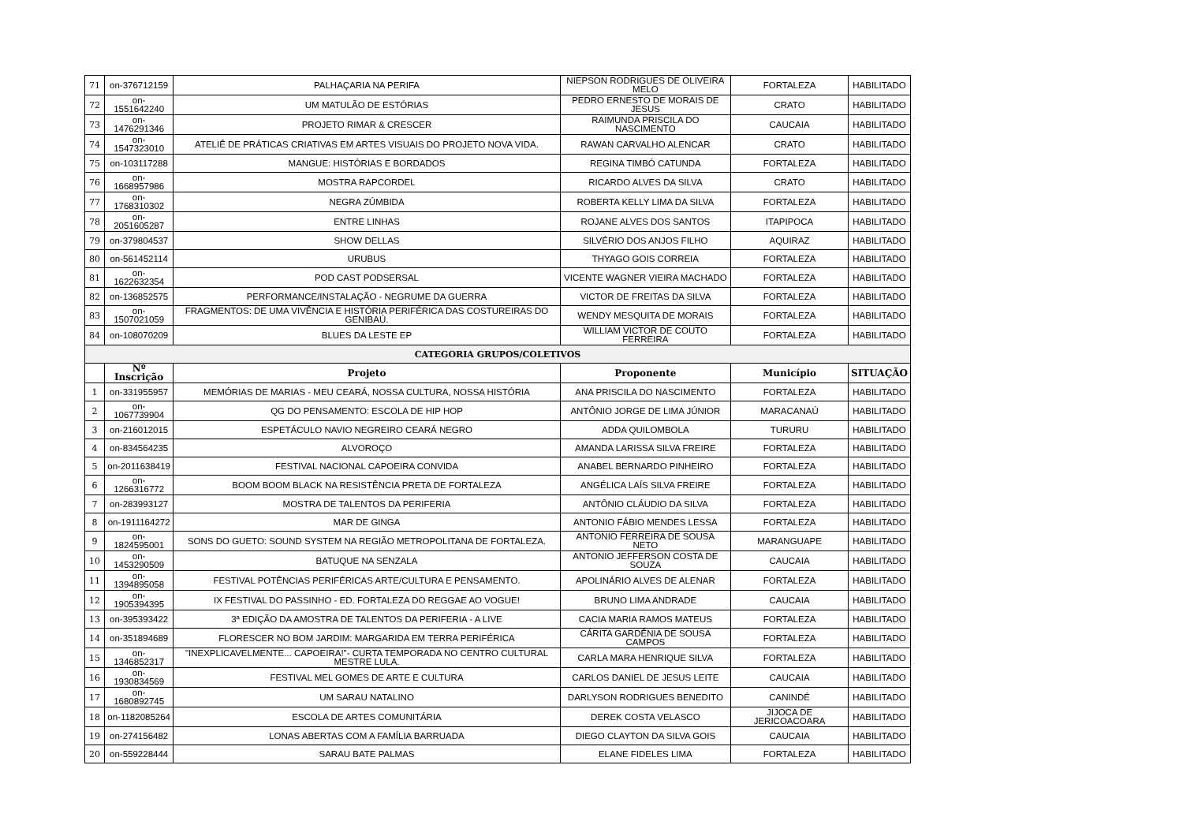| 71 | on-376712159 | PALHAÇARIA NA PERIFA | NIEPSON RODRIGUES DE OLIVEIRA MELO | FORTALEZA | HABILITADO |
| 72 | on-1551642240 | UM MATULÃO DE ESTÓRIAS | PEDRO ERNESTO DE MORAIS DE JESUS | CRATO | HABILITADO |
| 73 | on-1476291346 | PROJETO RIMAR & CRESCER | RAIMUNDA PRISCILA DO NASCIMENTO | CAUCAIA | HABILITADO |
| 74 | on-1547323010 | ATELIÊ DE PRÁTICAS CRIATIVAS EM ARTES VISUAIS DO PROJETO NOVA VIDA. | RAWAN CARVALHO ALENCAR | CRATO | HABILITADO |
| 75 | on-103117288 | MANGUE: HISTÓRIAS E BORDADOS | REGINA TIMBÓ CATUNDA | FORTALEZA | HABILITADO |
| 76 | on-1668957986 | MOSTRA RAPCORDEL | RICARDO ALVES DA SILVA | CRATO | HABILITADO |
| 77 | on-1768310302 | NEGRA ZÚMBIDA | ROBERTA KELLY LIMA DA SILVA | FORTALEZA | HABILITADO |
| 78 | on-2051605287 | ENTRE LINHAS | ROJANE ALVES DOS SANTOS | ITAPIPOCA | HABILITADO |
| 79 | on-379804537 | SHOW DELLAS | SILVÉRIO DOS ANJOS FILHO | AQUIRAZ | HABILITADO |
| 80 | on-561452114 | URUBUS | THYAGO GOIS CORREIA | FORTALEZA | HABILITADO |
| 81 | on-1622632354 | POD CAST PODSERSAL | VICENTE WAGNER VIEIRA MACHADO | FORTALEZA | HABILITADO |
| 82 | on-136852575 | PERFORMANCE/INSTALAÇÃO - NEGRUME DA GUERRA | VICTOR DE FREITAS DA SILVA | FORTALEZA | HABILITADO |
| 83 | on-1507021059 | FRAGMENTOS: DE UMA VIVÊNCIA E HISTÓRIA PERIFÉRICA DAS COSTUREIRAS DO GENIBAÚ. | WENDY MESQUITA DE MORAIS | FORTALEZA | HABILITADO |
| 84 | on-108070209 | BLUES DA LESTE EP | WILLIAM VICTOR DE COUTO FERREIRA | FORTALEZA | HABILITADO |
| CATEGORIA GRUPOS/COLETIVOS | | | | | |
| | Nº Inscrição | Projeto | Proponente | Município | SITUAÇÃO |
| 1 | on-331955957 | MEMÓRIAS DE MARIAS - MEU CEARÁ, NOSSA CULTURA, NOSSA HISTÓRIA | ANA PRISCILA DO NASCIMENTO | FORTALEZA | HABILITADO |
| 2 | on-1067739904 | QG DO PENSAMENTO: ESCOLA DE HIP HOP | ANTÔNIO JORGE DE LIMA JÚNIOR | MARACANAÚ | HABILITADO |
| 3 | on-216012015 | ESPETÁCULO NAVIO NEGREIRO CEARÁ NEGRO | ADDA QUILOMBOLA | TURURU | HABILITADO |
| 4 | on-834564235 | ALVOROÇO | AMANDA LARISSA SILVA FREIRE | FORTALEZA | HABILITADO |
| 5 | on-2011638419 | FESTIVAL NACIONAL CAPOEIRA CONVIDA | ANABEL BERNARDO PINHEIRO | FORTALEZA | HABILITADO |
| 6 | on-1266316772 | BOOM BOOM BLACK NA RESISTÊNCIA PRETA DE FORTALEZA | ANGÉLICA LAÍS SILVA FREIRE | FORTALEZA | HABILITADO |
| 7 | on-283993127 | MOSTRA DE TALENTOS DA PERIFERIA | ANTÔNIO CLÁUDIO DA SILVA | FORTALEZA | HABILITADO |
| 8 | on-1911164272 | MAR DE GINGA | ANTONIO FÁBIO MENDES LESSA | FORTALEZA | HABILITADO |
| 9 | on-1824595001 | SONS DO GUETO: SOUND SYSTEM NA REGIÃO METROPOLITANA DE FORTALEZA. | ANTONIO FERREIRA DE SOUSA NETO | MARANGUAPE | HABILITADO |
| 10 | on-1453290509 | BATUQUE NA SENZALA | ANTONIO JEFFERSON COSTA DE SOUZA | CAUCAIA | HABILITADO |
| 11 | on-1394895058 | FESTIVAL POTÊNCIAS PERIFÉRICAS ARTE/CULTURA E PENSAMENTO. | APOLINÁRIO ALVES DE ALENAR | FORTALEZA | HABILITADO |
| 12 | on-1905394395 | IX FESTIVAL DO PASSINHO - ED. FORTALEZA DO REGGAE AO VOGUE! | BRUNO LIMA ANDRADE | CAUCAIA | HABILITADO |
| 13 | on-395393422 | 3ª EDIÇÃO DA AMOSTRA DE TALENTOS DA PERIFERIA - A LIVE | CACIA MARIA RAMOS MATEUS | FORTALEZA | HABILITADO |
| 14 | on-351894689 | FLORESCER NO BOM JARDIM: MARGARIDA EM TERRA PERIFÉRICA | CÁRITA GARDÊNIA DE SOUSA CAMPOS | FORTALEZA | HABILITADO |
| 15 | on-1346852317 | "INEXPLICAVELMENTE... CAPOEIRA!"- CURTA TEMPORADA NO CENTRO CULTURAL MESTRE LULA. | CARLA MARA HENRIQUE SILVA | FORTALEZA | HABILITADO |
| 16 | on-1930834569 | FESTIVAL MEL GOMES DE ARTE E CULTURA | CARLOS DANIEL DE JESUS LEITE | CAUCAIA | HABILITADO |
| 17 | on-1680892745 | UM SARAU NATALINO | DARLYSON RODRIGUES BENEDITO | CANINDÉ | HABILITADO |
| 18 | on-1182085264 | ESCOLA DE ARTES COMUNITÁRIA | DEREK COSTA VELASCO | JIJOCA DE JERICOACOARA | HABILITADO |
| 19 | on-274156482 | LONAS ABERTAS COM A FAMÍLIA BARRUADA | DIEGO CLAYTON DA SILVA GOIS | CAUCAIA | HABILITADO |
| 20 | on-559228444 | SARAU BATE PALMAS | ELANE FIDELES LIMA | FORTALEZA | HABILITADO |